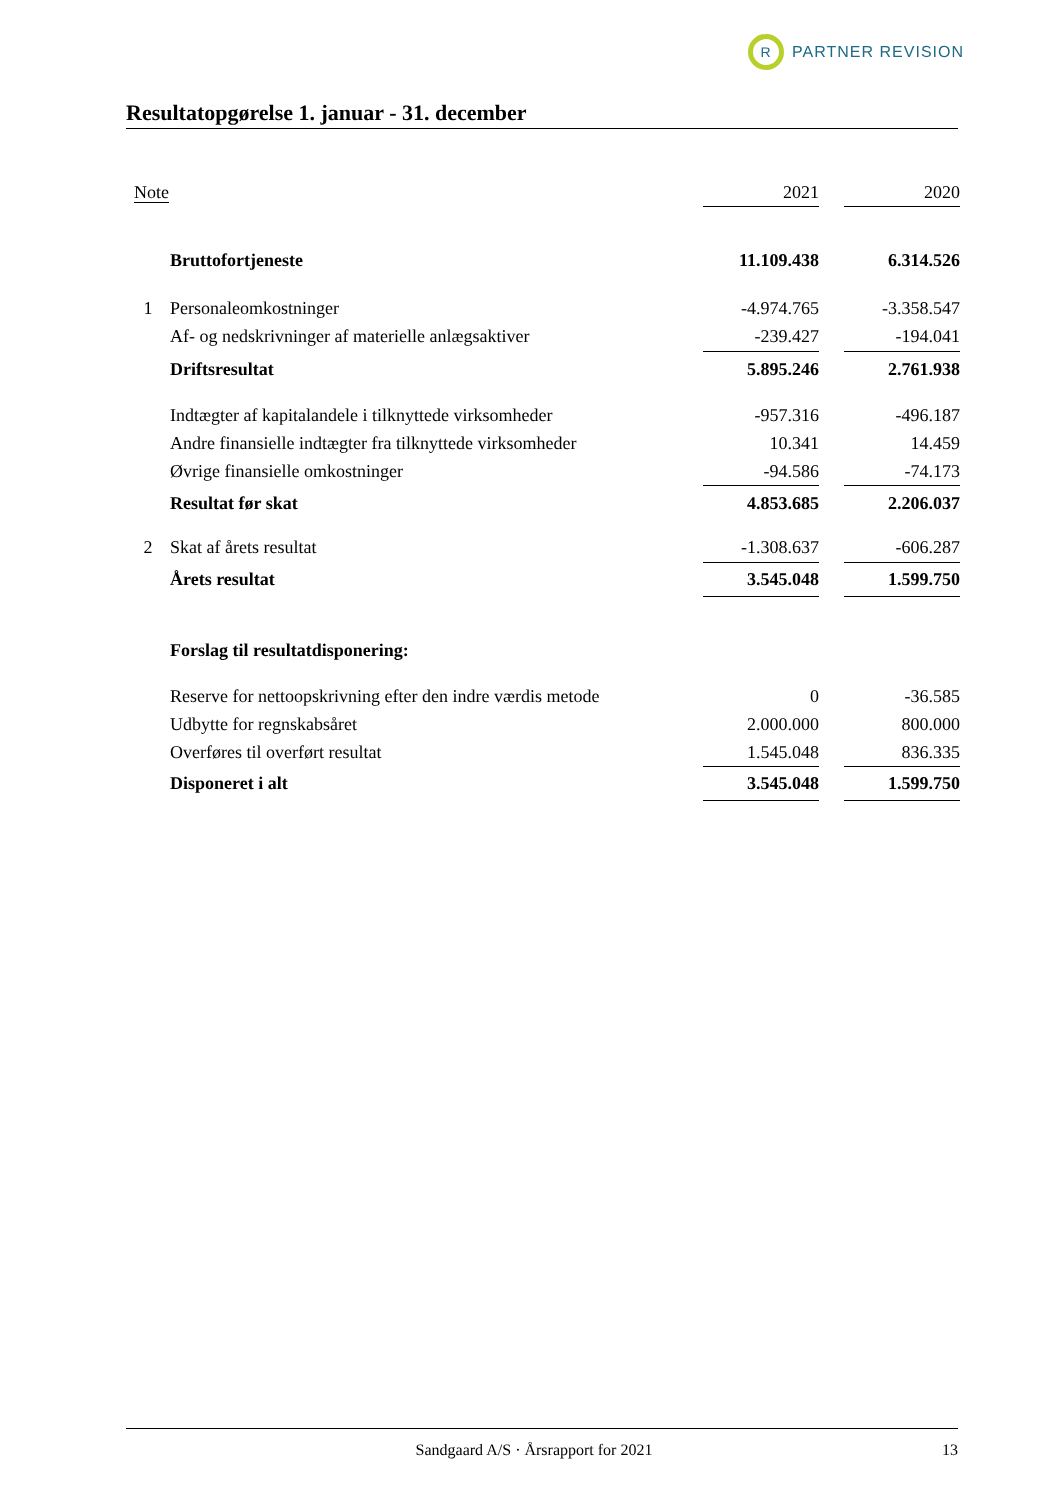R
PARTNER REVISION
Resultatopgørelse 1. januar - 31. december
| Note | | 2021 | | 2020 |
| --- | --- | --- | --- | --- |
| | Bruttofortjeneste | 11.109.438 | | 6.314.526 |
| 1 | Personaleomkostninger | -4.974.765 | | -3.358.547 |
| | Af- og nedskrivninger af materielle anlægsaktiver | -239.427 | | -194.041 |
| | Driftsresultat | 5.895.246 | | 2.761.938 |
| | Indtægter af kapitalandele i tilknyttede virksomheder | -957.316 | | -496.187 |
| | Andre finansielle indtægter fra tilknyttede virksomheder | 10.341 | | 14.459 |
| | Øvrige finansielle omkostninger | -94.586 | | -74.173 |
| | Resultat før skat | 4.853.685 | | 2.206.037 |
| 2 | Skat af årets resultat | -1.308.637 | | -606.287 |
| | Årets resultat | 3.545.048 | | 1.599.750 |
| | Forslag til resultatdisponering: | | | |
| | Reserve for nettoopskrivning efter den indre værdis metode | 0 | | -36.585 |
| | Udbytte for regnskabsåret | 2.000.000 | | 800.000 |
| | Overføres til overført resultat | 1.545.048 | | 836.335 |
| | Disponeret i alt | 3.545.048 | | 1.599.750 |
Sandgaard A/S · Årsrapport for 2021 13